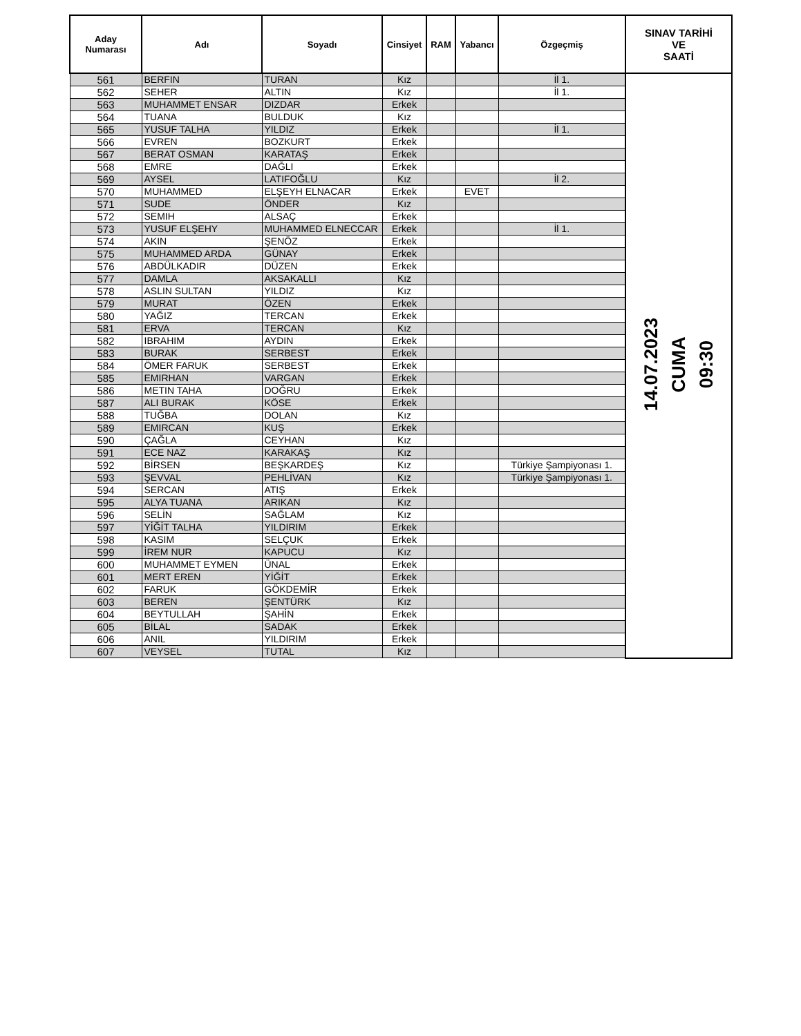| Aday Numarası | Adı | Soyadı | Cinsiyet | RAM | Yabancı | Özgeçmiş | SINAV TARİHİ VE SAATİ |
| --- | --- | --- | --- | --- | --- | --- | --- |
| 561 | BERFIN | TURAN | Kız | | | İl 1. | 14.07.2023 CUMA 09:30 |
| 562 | SEHER | ALTIN | Kız | | | İl 1. | |
| 563 | MUHAMMET ENSAR | DIZDAR | Erkek | | | | |
| 564 | TUANA | BULDUK | Kız | | | | |
| 565 | YUSUF TALHA | YILDIZ | Erkek | | | İl 1. | |
| 566 | EVREN | BOZKURT | Erkek | | | | |
| 567 | BERAT OSMAN | KARATAŞ | Erkek | | | | |
| 568 | EMRE | DAĞLI | Erkek | | | | |
| 569 | AYSEL | LATIFOĞLU | Kız | | | İl 2. | |
| 570 | MUHAMMED | ELŞEYH ELNACAR | Erkek | | EVET | | |
| 571 | SUDE | ÖNDER | Kız | | | | |
| 572 | SEMIH | ALSAÇ | Erkek | | | | |
| 573 | YUSUF ELŞEHY | MUHAMMED ELNECCAR | Erkek | | | İl 1. | |
| 574 | AKIN | ŞENÖZ | Erkek | | | | |
| 575 | MUHAMMED ARDA | GÜNAY | Erkek | | | | |
| 576 | ABDÜLKADIR | DÜZEN | Erkek | | | | |
| 577 | DAMLA | AKSAKALLI | Kız | | | | |
| 578 | ASLIN SULTAN | YILDIZ | Kız | | | | |
| 579 | MURAT | ÖZEN | Erkek | | | | |
| 580 | YAĞIZ | TERCAN | Erkek | | | | |
| 581 | ERVA | TERCAN | Kız | | | | |
| 582 | IBRAHIM | AYDIN | Erkek | | | | |
| 583 | BURAK | SERBEST | Erkek | | | | |
| 584 | ÖMER FARUK | SERBEST | Erkek | | | | |
| 585 | EMIRHAN | VARGAN | Erkek | | | | |
| 586 | METIN TAHA | DOĞRU | Erkek | | | | |
| 587 | ALI BURAK | KÖSE | Erkek | | | | |
| 588 | TUĞBA | DOLAN | Kız | | | | |
| 589 | EMIRCAN | KUŞ | Erkek | | | | |
| 590 | ÇAĞLA | CEYHAN | Kız | | | | |
| 591 | ECE NAZ | KARAKAŞ | Kız | | | | |
| 592 | BİRSEN | BEŞKARDEŞ | Kız | | | Türkiye Şampiyonası 1. | |
| 593 | ŞEVVAL | PEHLİVAN | Kız | | | Türkiye Şampiyonası 1. | |
| 594 | SERCAN | ATIŞ | Erkek | | | | |
| 595 | ALYA TUANA | ARIKAN | Kız | | | | |
| 596 | SELİN | SAĞLAM | Kız | | | | |
| 597 | YİĞİT TALHA | YILDIRIM | Erkek | | | | |
| 598 | KASIM | SELÇUK | Erkek | | | | |
| 599 | İREM NUR | KAPUCU | Kız | | | | |
| 600 | MUHAMMET EYMEN | ÜNAL | Erkek | | | | |
| 601 | MERT EREN | YİĞİT | Erkek | | | | |
| 602 | FARUK | GÖKDEMİR | Erkek | | | | |
| 603 | BEREN | ŞENTÜRK | Kız | | | | |
| 604 | BEYTULLAH | ŞAHİN | Erkek | | | | |
| 605 | BİLAL | SADAK | Erkek | | | | |
| 606 | ANIL | YILDIRIM | Erkek | | | | |
| 607 | VEYSEL | TUTAL | Kız | | | | |